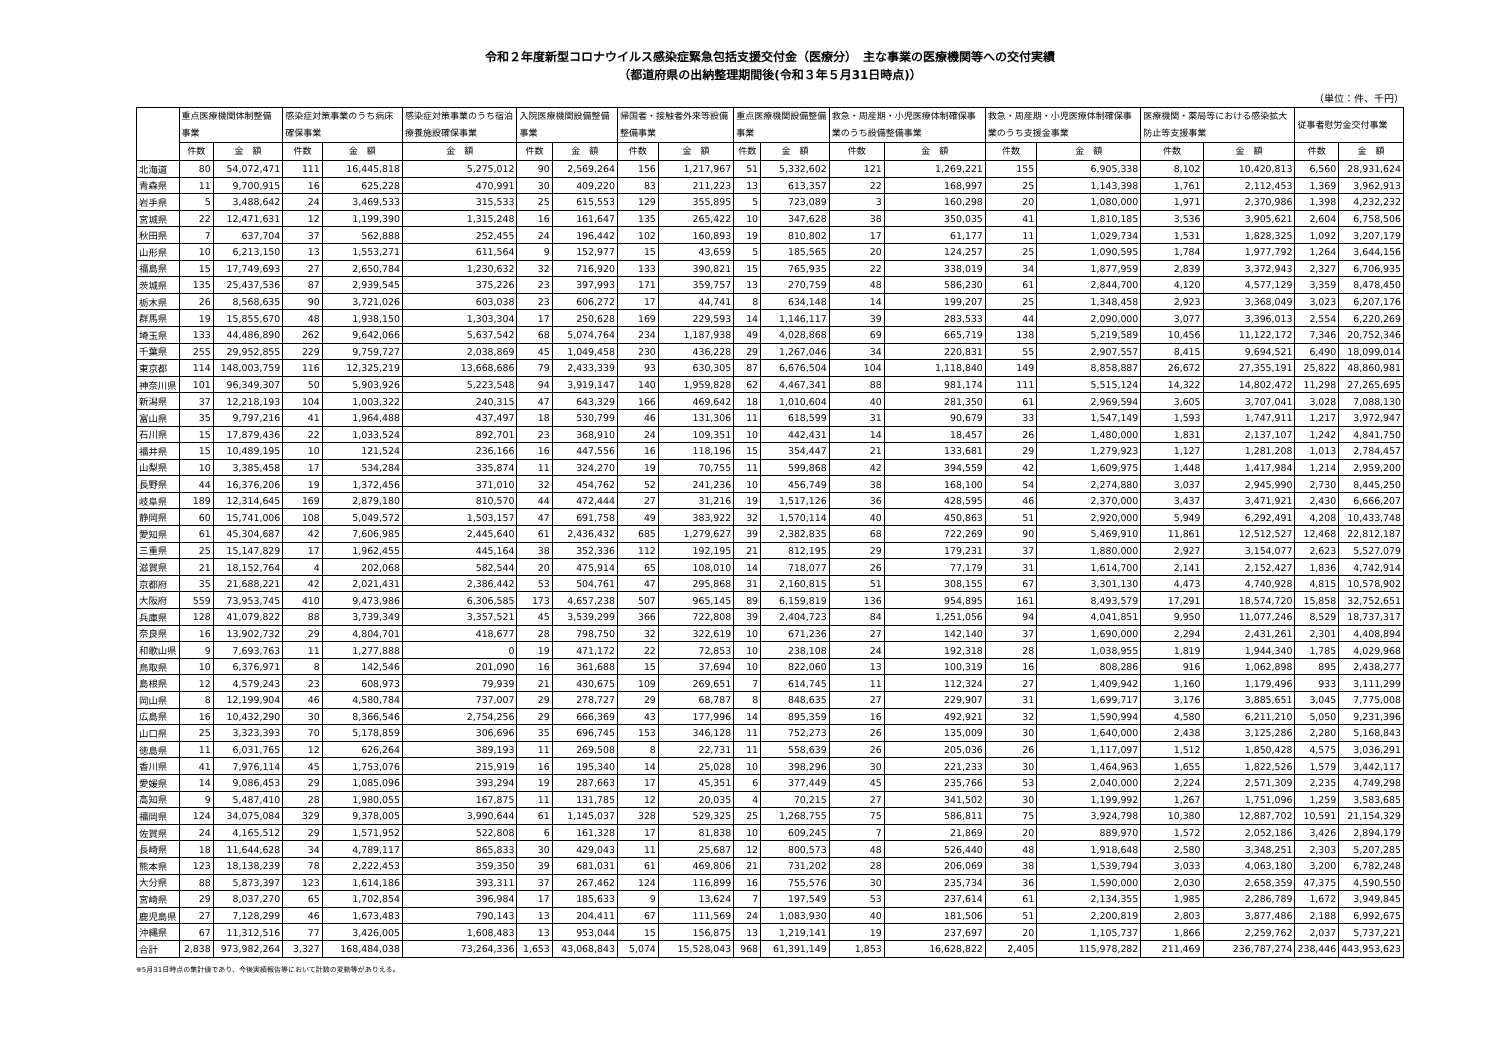令和２年度新型コロナウイルス感染症緊急包括支援交付金（医療分）　主な事業の医療機関等への交付実績
（都道府県の出納整理期間後(令和３年５月31日時点)）
（単位：件、千円）
| | 重点医療機関体制整備事業 | | 感染症対策事業のうち病床確保事業 | | 感染症対策事業のうち宿泊療養施設確保事業 | 入院医療機関設備整備事業 | | 帰国者・接触者外来等設備整備事業 | | 重点医療機関設備整備事業 | | 救急・周産期・小児医療体制確保事業のうち設備整備事業 | | 救急・周産期・小児医療体制確保事業のうち支援金事業 | | 医療機関・薬局等における感染拡大防止等支援事業 | | 従事者慰労金交付事業 | |
| --- | --- | --- | --- | --- | --- | --- | --- | --- | --- | --- | --- | --- | --- | --- | --- | --- | --- | --- | --- |
| | 件数 | 金 額 | 件数 | 金 額 | 金 額 | 件数 | 金 額 | 件数 | 金 額 | 件数 | 金 額 | 件数 | 金 額 | 件数 | 金 額 | 件数 | 金 額 | 件数 | 金 額 |
| 北海道 | 80 | 54,072,471 | 111 | 16,445,818 | 5,275,012 | 90 | 2,569,264 | 156 | 1,217,967 | 51 | 5,332,602 | 121 | 1,269,221 | 155 | 6,905,338 | 8,102 | 10,420,813 | 6,560 | 28,931,624 |
| 青森県 | 11 | 9,700,915 | 16 | 625,228 | 470,991 | 30 | 409,220 | 83 | 211,223 | 13 | 613,357 | 22 | 168,997 | 25 | 1,143,398 | 1,761 | 2,112,453 | 1,369 | 3,962,913 |
| 岩手県 | 5 | 3,488,642 | 24 | 3,469,533 | 315,533 | 25 | 615,553 | 129 | 355,895 | 5 | 723,089 | 3 | 160,298 | 20 | 1,080,000 | 1,971 | 2,370,986 | 1,398 | 4,232,232 |
| 宮城県 | 22 | 12,471,631 | 12 | 1,199,390 | 1,315,248 | 16 | 161,647 | 135 | 265,422 | 10 | 347,628 | 38 | 350,035 | 41 | 1,810,185 | 3,536 | 3,905,621 | 2,604 | 6,758,506 |
| 秋田県 | 7 | 637,704 | 37 | 562,888 | 252,455 | 24 | 196,442 | 102 | 160,893 | 19 | 810,802 | 17 | 61,177 | 11 | 1,029,734 | 1,531 | 1,828,325 | 1,092 | 3,207,179 |
| 山形県 | 10 | 6,213,150 | 13 | 1,553,271 | 611,564 | 9 | 152,977 | 15 | 43,659 | 5 | 185,565 | 20 | 124,257 | 25 | 1,090,595 | 1,784 | 1,977,792 | 1,264 | 3,644,156 |
| 福島県 | 15 | 17,749,693 | 27 | 2,650,784 | 1,230,632 | 32 | 716,920 | 133 | 390,821 | 15 | 765,935 | 22 | 338,019 | 34 | 1,877,959 | 2,839 | 3,372,943 | 2,327 | 6,706,935 |
| 茨城県 | 135 | 25,437,536 | 87 | 2,939,545 | 375,226 | 23 | 397,993 | 171 | 359,757 | 13 | 270,759 | 48 | 586,230 | 61 | 2,844,700 | 4,120 | 4,577,129 | 3,359 | 8,478,450 |
| 栃木県 | 26 | 8,568,635 | 90 | 3,721,026 | 603,038 | 23 | 606,272 | 17 | 44,741 | 8 | 634,148 | 14 | 199,207 | 25 | 1,348,458 | 2,923 | 3,368,049 | 3,023 | 6,207,176 |
| 群馬県 | 19 | 15,855,670 | 48 | 1,938,150 | 1,303,304 | 17 | 250,628 | 169 | 229,593 | 14 | 1,146,117 | 39 | 283,533 | 44 | 2,090,000 | 3,077 | 3,396,013 | 2,554 | 6,220,269 |
| 埼玉県 | 133 | 44,486,890 | 262 | 9,642,066 | 5,637,542 | 68 | 5,074,764 | 234 | 1,187,938 | 49 | 4,028,868 | 69 | 665,719 | 138 | 5,219,589 | 10,456 | 11,122,172 | 7,346 | 20,752,346 |
| 千葉県 | 255 | 29,952,855 | 229 | 9,759,727 | 2,038,869 | 45 | 1,049,458 | 230 | 436,228 | 29 | 1,267,046 | 34 | 220,831 | 55 | 2,907,557 | 8,415 | 9,694,521 | 6,490 | 18,099,014 |
| 東京都 | 114 | 148,003,759 | 116 | 12,325,219 | 13,668,686 | 79 | 2,433,339 | 93 | 630,305 | 87 | 6,676,504 | 104 | 1,118,840 | 149 | 8,858,887 | 26,672 | 27,355,191 | 25,822 | 48,860,981 |
| 神奈川県 | 101 | 96,349,307 | 50 | 5,903,926 | 5,223,548 | 94 | 3,919,147 | 140 | 1,959,828 | 62 | 4,467,341 | 88 | 981,174 | 111 | 5,515,124 | 14,322 | 14,802,472 | 11,298 | 27,265,695 |
| 新潟県 | 37 | 12,218,193 | 104 | 1,003,322 | 240,315 | 47 | 643,329 | 166 | 469,642 | 18 | 1,010,604 | 40 | 281,350 | 61 | 2,969,594 | 3,605 | 3,707,041 | 3,028 | 7,088,130 |
| 富山県 | 35 | 9,797,216 | 41 | 1,964,488 | 437,497 | 18 | 530,799 | 46 | 131,306 | 11 | 618,599 | 31 | 90,679 | 33 | 1,547,149 | 1,593 | 1,747,911 | 1,217 | 3,972,947 |
| 石川県 | 15 | 17,879,436 | 22 | 1,033,524 | 892,701 | 23 | 368,910 | 24 | 109,351 | 10 | 442,431 | 14 | 18,457 | 26 | 1,480,000 | 1,831 | 2,137,107 | 1,242 | 4,841,750 |
| 福井県 | 15 | 10,489,195 | 10 | 121,524 | 236,166 | 16 | 447,556 | 16 | 118,196 | 15 | 354,447 | 21 | 133,681 | 29 | 1,279,923 | 1,127 | 1,281,208 | 1,013 | 2,784,457 |
| 山梨県 | 10 | 3,385,458 | 17 | 534,284 | 335,874 | 11 | 324,270 | 19 | 70,755 | 11 | 599,868 | 42 | 394,559 | 42 | 1,609,975 | 1,448 | 1,417,984 | 1,214 | 2,959,200 |
| 長野県 | 44 | 16,376,206 | 19 | 1,372,456 | 371,010 | 32 | 454,762 | 52 | 241,236 | 10 | 456,749 | 38 | 168,100 | 54 | 2,274,880 | 3,037 | 2,945,990 | 2,730 | 8,445,250 |
| 岐阜県 | 189 | 12,314,645 | 169 | 2,879,180 | 810,570 | 44 | 472,444 | 27 | 31,216 | 19 | 1,517,126 | 36 | 428,595 | 46 | 2,370,000 | 3,437 | 3,471,921 | 2,430 | 6,666,207 |
| 静岡県 | 60 | 15,741,006 | 108 | 5,049,572 | 1,503,157 | 47 | 691,758 | 49 | 383,922 | 32 | 1,570,114 | 40 | 450,863 | 51 | 2,920,000 | 5,949 | 6,292,491 | 4,208 | 10,433,748 |
| 愛知県 | 61 | 45,304,687 | 42 | 7,606,985 | 2,445,640 | 61 | 2,436,432 | 685 | 1,279,627 | 39 | 2,382,835 | 68 | 722,269 | 90 | 5,469,910 | 11,861 | 12,512,527 | 12,468 | 22,812,187 |
| 三重県 | 25 | 15,147,829 | 17 | 1,962,455 | 445,164 | 38 | 352,336 | 112 | 192,195 | 21 | 812,195 | 29 | 179,231 | 37 | 1,880,000 | 2,927 | 3,154,077 | 2,623 | 5,527,079 |
| 滋賀県 | 21 | 18,152,764 | 4 | 202,068 | 582,544 | 20 | 475,914 | 65 | 108,010 | 14 | 718,077 | 26 | 77,179 | 31 | 1,614,700 | 2,141 | 2,152,427 | 1,836 | 4,742,914 |
| 京都府 | 35 | 21,688,221 | 42 | 2,021,431 | 2,386,442 | 53 | 504,761 | 47 | 295,868 | 31 | 2,160,815 | 51 | 308,155 | 67 | 3,301,130 | 4,473 | 4,740,928 | 4,815 | 10,578,902 |
| 大阪府 | 559 | 73,953,745 | 410 | 9,473,986 | 6,306,585 | 173 | 4,657,238 | 507 | 965,145 | 89 | 6,159,819 | 136 | 954,895 | 161 | 8,493,579 | 17,291 | 18,574,720 | 15,858 | 32,752,651 |
| 兵庫県 | 128 | 41,079,822 | 88 | 3,739,349 | 3,357,521 | 45 | 3,539,299 | 366 | 722,808 | 39 | 2,404,723 | 84 | 1,251,056 | 94 | 4,041,851 | 9,950 | 11,077,246 | 8,529 | 18,737,317 |
| 奈良県 | 16 | 13,902,732 | 29 | 4,804,701 | 418,677 | 28 | 798,750 | 32 | 322,619 | 10 | 671,236 | 27 | 142,140 | 37 | 1,690,000 | 2,294 | 2,431,261 | 2,301 | 4,408,894 |
| 和歌山県 | 9 | 7,693,763 | 11 | 1,277,888 | 0 | 19 | 471,172 | 22 | 72,853 | 10 | 238,108 | 24 | 192,318 | 28 | 1,038,955 | 1,819 | 1,944,340 | 1,785 | 4,029,968 |
| 鳥取県 | 10 | 6,376,971 | 8 | 142,546 | 201,090 | 16 | 361,688 | 15 | 37,694 | 10 | 822,060 | 13 | 100,319 | 16 | 808,286 | 916 | 1,062,898 | 895 | 2,438,277 |
| 島根県 | 12 | 4,579,243 | 23 | 608,973 | 79,939 | 21 | 430,675 | 109 | 269,651 | 7 | 614,745 | 11 | 112,324 | 27 | 1,409,942 | 1,160 | 1,179,496 | 933 | 3,111,299 |
| 岡山県 | 8 | 12,199,904 | 46 | 4,580,784 | 737,007 | 29 | 278,727 | 29 | 68,787 | 8 | 848,635 | 27 | 229,907 | 31 | 1,699,717 | 3,176 | 3,885,651 | 3,045 | 7,775,008 |
| 広島県 | 16 | 10,432,290 | 30 | 8,366,546 | 2,754,256 | 29 | 666,369 | 43 | 177,996 | 14 | 895,359 | 16 | 492,921 | 32 | 1,590,994 | 4,580 | 6,211,210 | 5,050 | 9,231,396 |
| 山口県 | 25 | 3,323,393 | 70 | 5,178,859 | 306,696 | 35 | 696,745 | 153 | 346,128 | 11 | 752,273 | 26 | 135,009 | 30 | 1,640,000 | 2,438 | 3,125,286 | 2,280 | 5,168,843 |
| 徳島県 | 11 | 6,031,765 | 12 | 626,264 | 389,193 | 11 | 269,508 | 8 | 22,731 | 11 | 558,639 | 26 | 205,036 | 26 | 1,117,097 | 1,512 | 1,850,428 | 4,575 | 3,036,291 |
| 香川県 | 41 | 7,976,114 | 45 | 1,753,076 | 215,919 | 16 | 195,340 | 14 | 25,028 | 10 | 398,296 | 30 | 221,233 | 30 | 1,464,963 | 1,655 | 1,822,526 | 1,579 | 3,442,117 |
| 愛媛県 | 14 | 9,086,453 | 29 | 1,085,096 | 393,294 | 19 | 287,663 | 17 | 45,351 | 6 | 377,449 | 45 | 235,766 | 53 | 2,040,000 | 2,224 | 2,571,309 | 2,235 | 4,749,298 |
| 高知県 | 9 | 5,487,410 | 28 | 1,980,055 | 167,875 | 11 | 131,785 | 12 | 20,035 | 4 | 70,215 | 27 | 341,502 | 30 | 1,199,992 | 1,267 | 1,751,096 | 1,259 | 3,583,685 |
| 福岡県 | 124 | 34,075,084 | 329 | 9,378,005 | 3,990,644 | 61 | 1,145,037 | 328 | 529,325 | 25 | 1,268,755 | 75 | 586,811 | 75 | 3,924,798 | 10,380 | 12,887,702 | 10,591 | 21,154,329 |
| 佐賀県 | 24 | 4,165,512 | 29 | 1,571,952 | 522,808 | 6 | 161,328 | 17 | 81,838 | 10 | 609,245 | 7 | 21,869 | 20 | 889,970 | 1,572 | 2,052,186 | 3,426 | 2,894,179 |
| 長崎県 | 18 | 11,644,628 | 34 | 4,789,117 | 865,833 | 30 | 429,043 | 11 | 25,687 | 12 | 800,573 | 48 | 526,440 | 48 | 1,918,648 | 2,580 | 3,348,251 | 2,303 | 5,207,285 |
| 熊本県 | 123 | 18,138,239 | 78 | 2,222,453 | 359,350 | 39 | 681,031 | 61 | 469,806 | 21 | 731,202 | 28 | 206,069 | 38 | 1,539,794 | 3,033 | 4,063,180 | 3,200 | 6,782,248 |
| 大分県 | 88 | 5,873,397 | 123 | 1,614,186 | 393,311 | 37 | 267,462 | 124 | 116,899 | 16 | 755,576 | 30 | 235,734 | 36 | 1,590,000 | 2,030 | 2,658,359 | 47,375 | 4,590,550 |
| 宮崎県 | 29 | 8,037,270 | 65 | 1,702,854 | 396,984 | 17 | 185,633 | 9 | 13,624 | 7 | 197,549 | 53 | 237,614 | 61 | 2,134,355 | 1,985 | 2,286,789 | 1,672 | 3,949,845 |
| 鹿児島県 | 27 | 7,128,299 | 46 | 1,673,483 | 790,143 | 13 | 204,411 | 67 | 111,569 | 24 | 1,083,930 | 40 | 181,506 | 51 | 2,200,819 | 2,803 | 3,877,486 | 2,188 | 6,992,675 |
| 沖縄県 | 67 | 11,312,516 | 77 | 3,426,005 | 1,608,483 | 13 | 953,044 | 15 | 156,875 | 13 | 1,219,141 | 19 | 237,697 | 20 | 1,105,737 | 1,866 | 2,259,762 | 2,037 | 5,737,221 |
| 合計 | 2,838 | 973,982,264 | 3,327 | 168,484,038 | 73,264,336 | 1,653 | 43,068,843 | 5,074 | 15,528,043 | 968 | 61,391,149 | 1,853 | 16,628,822 | 2,405 | 115,978,282 | 211,469 | 236,787,274 | 238,446 | 443,953,623 |
※5月31日時点の集計値であり、今後実績報告等において計数の変動等がありえる。